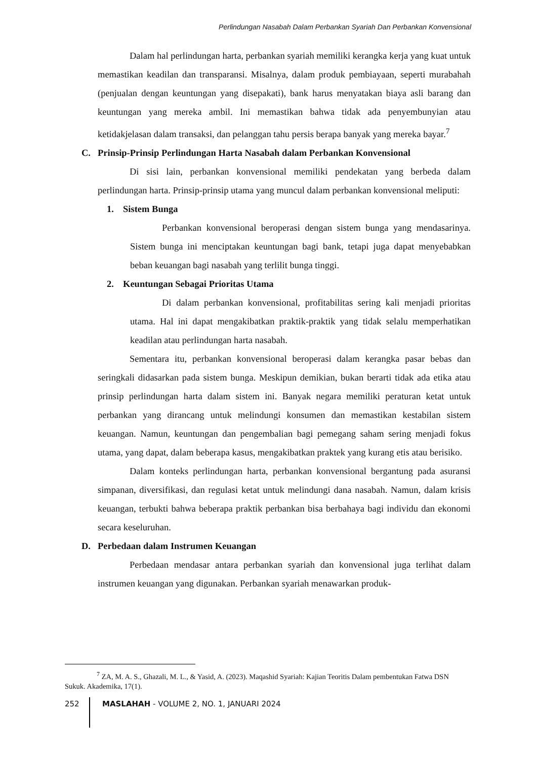Perlindungan Nasabah Dalam Perbankan Syariah Dan Perbankan Konvensional
Dalam hal perlindungan harta, perbankan syariah memiliki kerangka kerja yang kuat untuk memastikan keadilan dan transparansi. Misalnya, dalam produk pembiayaan, seperti murabahah (penjualan dengan keuntungan yang disepakati), bank harus menyatakan biaya asli barang dan keuntungan yang mereka ambil. Ini memastikan bahwa tidak ada penyembunyian atau ketidakjelasan dalam transaksi, dan pelanggan tahu persis berapa banyak yang mereka bayar.<sup>7</sup>
C. Prinsip-Prinsip Perlindungan Harta Nasabah dalam Perbankan Konvensional
Di sisi lain, perbankan konvensional memiliki pendekatan yang berbeda dalam perlindungan harta. Prinsip-prinsip utama yang muncul dalam perbankan konvensional meliputi:
1. Sistem Bunga
Perbankan konvensional beroperasi dengan sistem bunga yang mendasarinya. Sistem bunga ini menciptakan keuntungan bagi bank, tetapi juga dapat menyebabkan beban keuangan bagi nasabah yang terlilit bunga tinggi.
2. Keuntungan Sebagai Prioritas Utama
Di dalam perbankan konvensional, profitabilitas sering kali menjadi prioritas utama. Hal ini dapat mengakibatkan praktik-praktik yang tidak selalu memperhatikan keadilan atau perlindungan harta nasabah.
Sementara itu, perbankan konvensional beroperasi dalam kerangka pasar bebas dan seringkali didasarkan pada sistem bunga. Meskipun demikian, bukan berarti tidak ada etika atau prinsip perlindungan harta dalam sistem ini. Banyak negara memiliki peraturan ketat untuk perbankan yang dirancang untuk melindungi konsumen dan memastikan kestabilan sistem keuangan. Namun, keuntungan dan pengembalian bagi pemegang saham sering menjadi fokus utama, yang dapat, dalam beberapa kasus, mengakibatkan praktek yang kurang etis atau berisiko.
Dalam konteks perlindungan harta, perbankan konvensional bergantung pada asuransi simpanan, diversifikasi, dan regulasi ketat untuk melindungi dana nasabah. Namun, dalam krisis keuangan, terbukti bahwa beberapa praktik perbankan bisa berbahaya bagi individu dan ekonomi secara keseluruhan.
D. Perbedaan dalam Instrumen Keuangan
Perbedaan mendasar antara perbankan syariah dan konvensional juga terlihat dalam instrumen keuangan yang digunakan. Perbankan syariah menawarkan produk-
<sup>7</sup> ZA, M. A. S., Ghazali, M. L., & Yasid, A. (2023). Maqashid Syariah: Kajian Teoritis Dalam pembentukan Fatwa DSN Sukuk. Akademika, 17(1).
252
MASLAHAH - VOLUME 2, NO. 1, JANUARI 2024